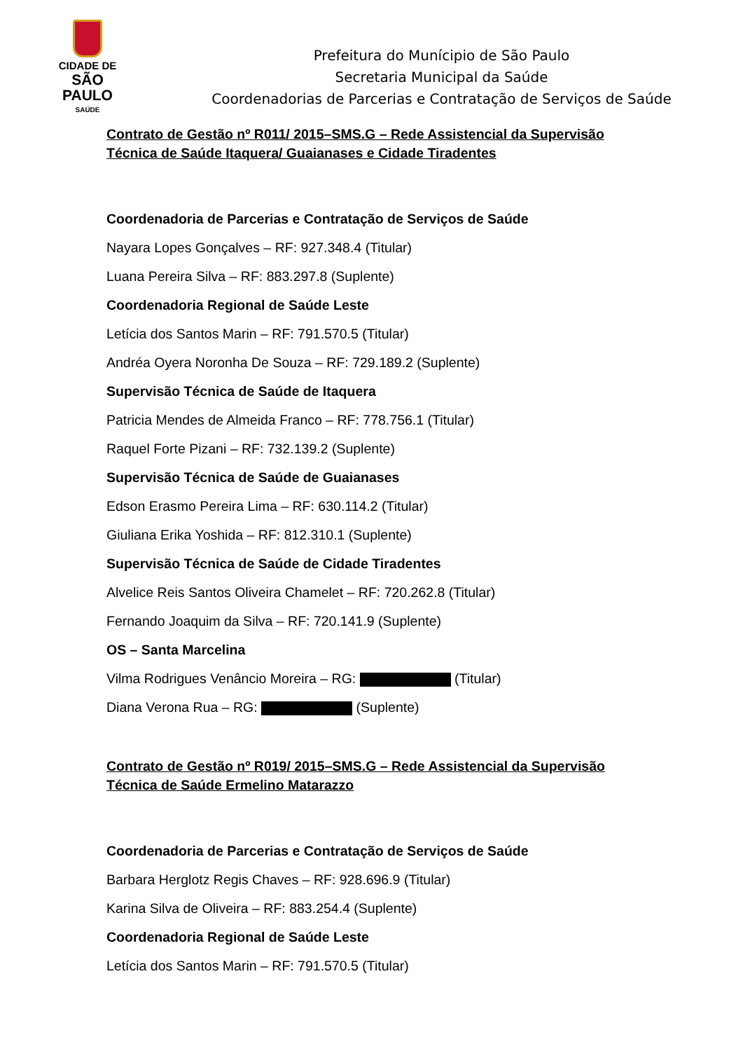CIDADE DE
SÃO PAULO
SAÚDE
Prefeitura do Munícipio de São Paulo
Secretaria Municipal da Saúde
Coordenadorias de Parcerias e Contratação de Serviços de Saúde
Contrato de Gestão nº R011/ 2015–SMS.G – Rede Assistencial da Supervisão Técnica de Saúde Itaquera/ Guaianases e Cidade Tiradentes
Coordenadoria de Parcerias e Contratação de Serviços de Saúde
Nayara Lopes Gonçalves – RF: 927.348.4 (Titular)
Luana Pereira Silva – RF: 883.297.8 (Suplente)
Coordenadoria Regional de Saúde Leste
Letícia dos Santos Marin – RF: 791.570.5 (Titular)
Andréa Oyera Noronha De Souza – RF: 729.189.2 (Suplente)
Supervisão Técnica de Saúde de Itaquera
Patricia Mendes de Almeida Franco – RF: 778.756.1 (Titular)
Raquel Forte Pizani – RF: 732.139.2 (Suplente)
Supervisão Técnica de Saúde de Guaianases
Edson Erasmo Pereira Lima – RF: 630.114.2 (Titular)
Giuliana Erika Yoshida – RF: 812.310.1 (Suplente)
Supervisão Técnica de Saúde de Cidade Tiradentes
Alvelice Reis Santos Oliveira Chamelet – RF: 720.262.8 (Titular)
Fernando Joaquim da Silva – RF: 720.141.9 (Suplente)
OS – Santa Marcelina
Vilma Rodrigues Venâncio Moreira – RG: (Titular)
Diana Verona Rua – RG: (Suplente)
Contrato de Gestão nº R019/ 2015–SMS.G – Rede Assistencial da Supervisão Técnica de Saúde Ermelino Matarazzo
Coordenadoria de Parcerias e Contratação de Serviços de Saúde
Barbara Herglotz Regis Chaves – RF: 928.696.9 (Titular)
Karina Silva de Oliveira – RF: 883.254.4 (Suplente)
Coordenadoria Regional de Saúde Leste
Letícia dos Santos Marin – RF: 791.570.5 (Titular)